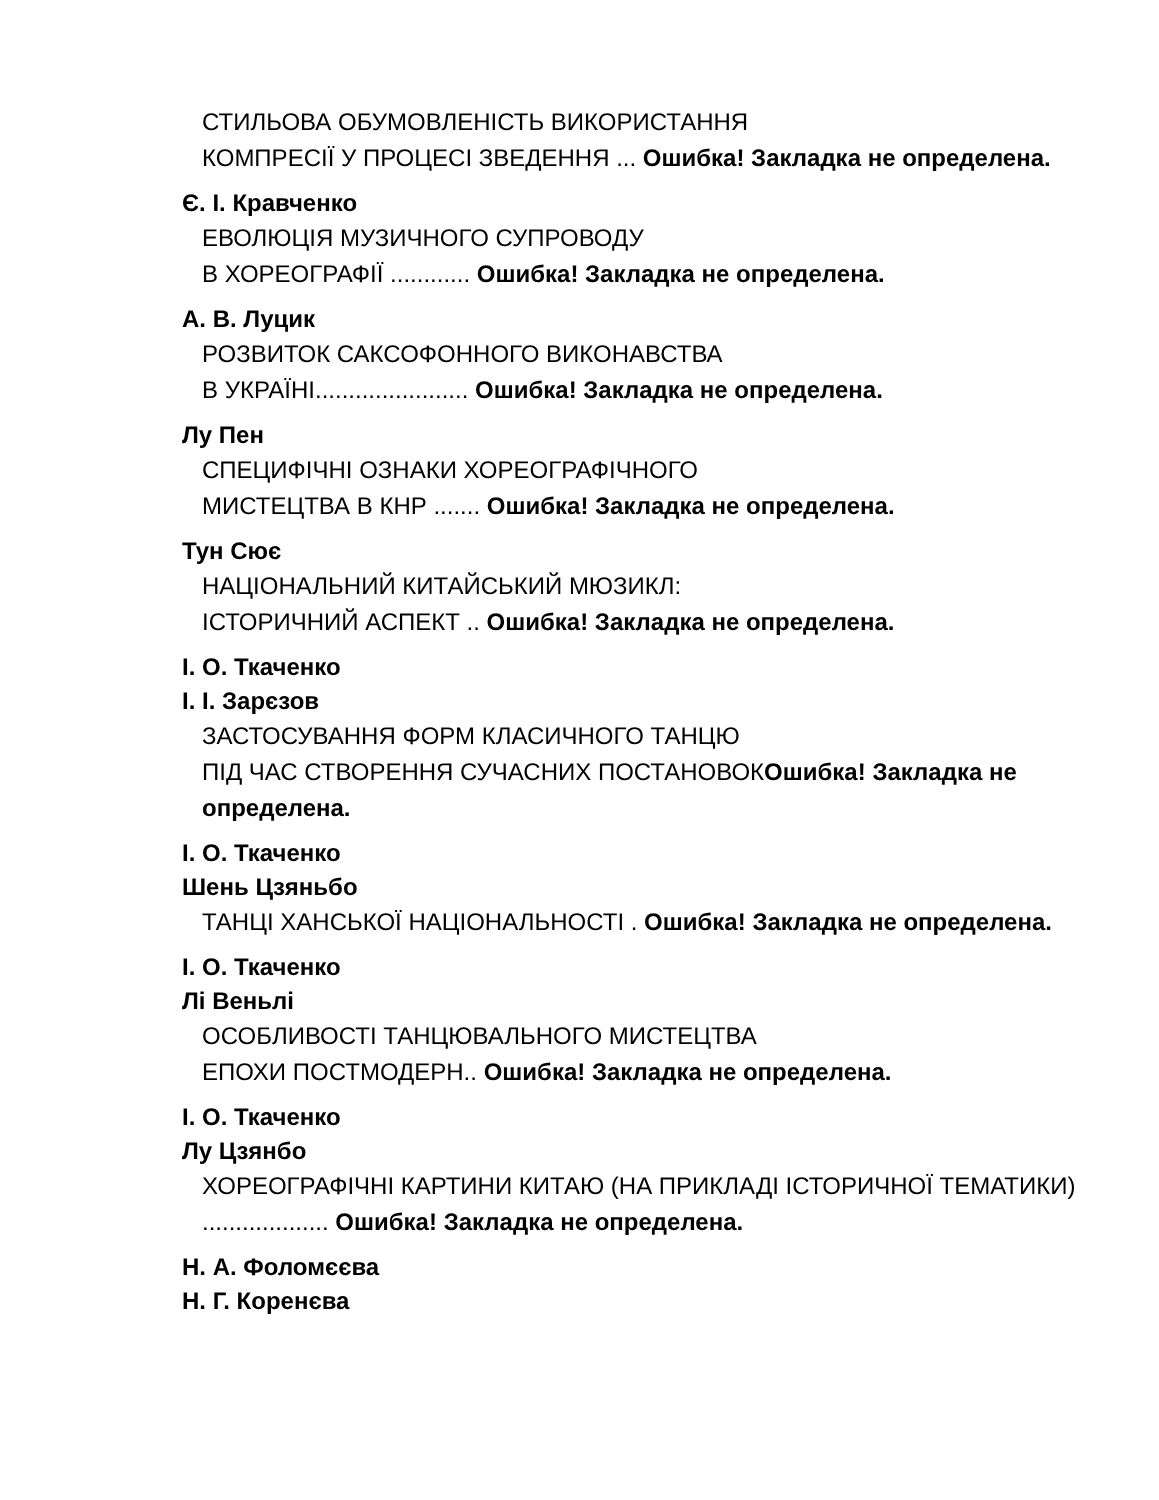СТИЛЬОВА ОБУМОВЛЕНІСТЬ ВИКОРИСТАННЯ
КОМПРЕСІЇ У ПРОЦЕСІ ЗВЕДЕННЯ ... Ошибка! Закладка не определена.
Є. І. Кравченко
ЕВОЛЮЦІЯ МУЗИЧНОГО СУПРОВОДУ
В ХОРЕОГРАФІЇ ............ Ошибка! Закладка не определена.
А. В. Луцик
РОЗВИТОК САКСОФОННОГО ВИКОНАВСТВА
В УКРАЇНІ....................... Ошибка! Закладка не определена.
Лу Пен
СПЕЦИФІЧНІ ОЗНАКИ ХОРЕОГРАФІЧНОГО
МИСТЕЦТВА В КНР ....... Ошибка! Закладка не определена.
Тун Сює
НАЦІОНАЛЬНИЙ КИТАЙСЬКИЙ МЮЗИКЛ:
ІСТОРИЧНИЙ АСПЕКТ .. Ошибка! Закладка не определена.
І. О. Ткаченко
І. І. Зарєзов
ЗАСТОСУВАННЯ ФОРМ КЛАСИЧНОГО ТАНЦЮ
ПІД ЧАС СТВОРЕННЯ СУЧАСНИХ ПОСТАНОВОКОшибка! Закладка не определена.
І. О. Ткаченко
Шень Цзяньбо
ТАНЦІ ХАНСЬКОЇ НАЦІОНАЛЬНОСТІ . Ошибка! Закладка не определена.
І. О. Ткаченко
Лі Веньлі
ОСОБЛИВОСТІ ТАНЦЮВАЛЬНОГО МИСТЕЦТВА
ЕПОХИ ПОСТМОДЕРН.. Ошибка! Закладка не определена.
І. О. Ткаченко
Лу Цзянбо
ХОРЕОГРАФІЧНІ КАРТИНИ КИТАЮ (НА ПРИКЛАДІ ІСТОРИЧНОЇ ТЕМАТИКИ) ................... Ошибка! Закладка не определена.
Н. А. Фоломєєва
Н. Г. Коренєва